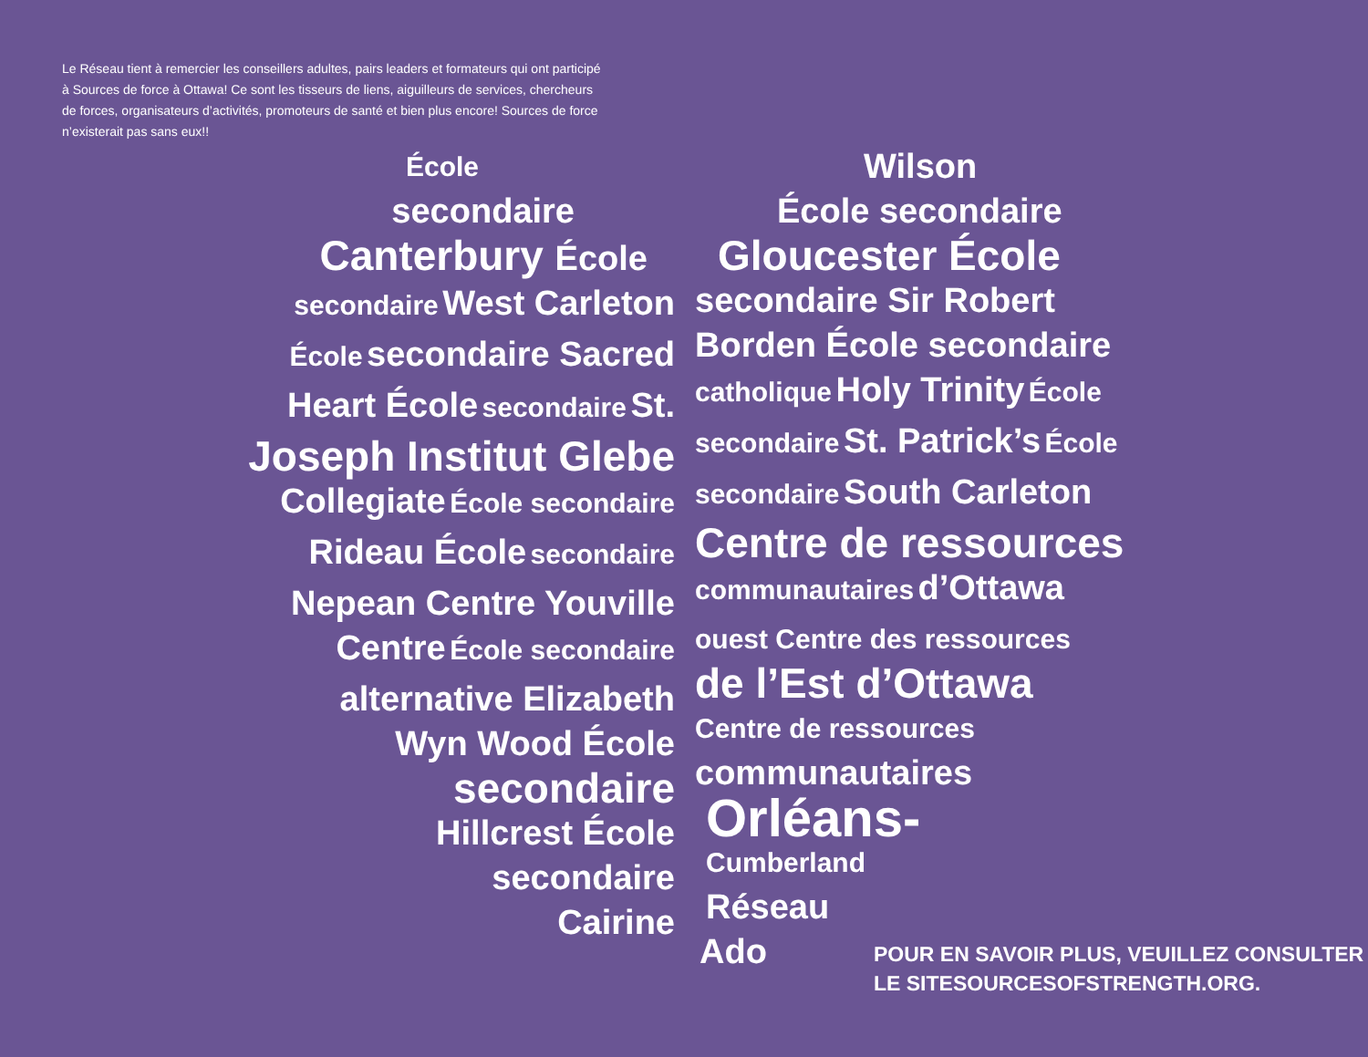Le Réseau tient à remercier les conseillers adultes, pairs leaders et formateurs qui ont participé à Sources de force à Ottawa! Ce sont les tisseurs de liens, aiguilleurs de services, chercheurs de forces, organisateurs d’activités, promoteurs de santé et bien plus encore! Sources de force n’existerait pas sans eux!!
École
secondaire
Canterbury École
secondaire West Carleton
École secondaire Sacred
Heart École secondaire St.
Joseph Institut Glebe
Collegiate École secondaire
Rideau École secondaire
Nepean Centre Youville
Centre École secondaire
alternative Elizabeth
Wyn Wood École
secondaire
Hillcrest École
secondaire
Cairine
Wilson
École secondaire
Gloucester École
secondaire Sir Robert
Borden École secondaire
catholique Holy Trinity École
secondaire St. Patrick’s École
secondaire South Carleton
Centre de ressources
communautaires d’Ottawa
ouest Centre des ressources
de l’Est d’Ottawa
Centre de ressources
communautaires
Orléans-
Cumberland
Réseau
Ado
POUR EN SAVOIR PLUS, VEUILLEZ CONSULTER
LE SITESOURCESOFSTRENGTH.ORG.